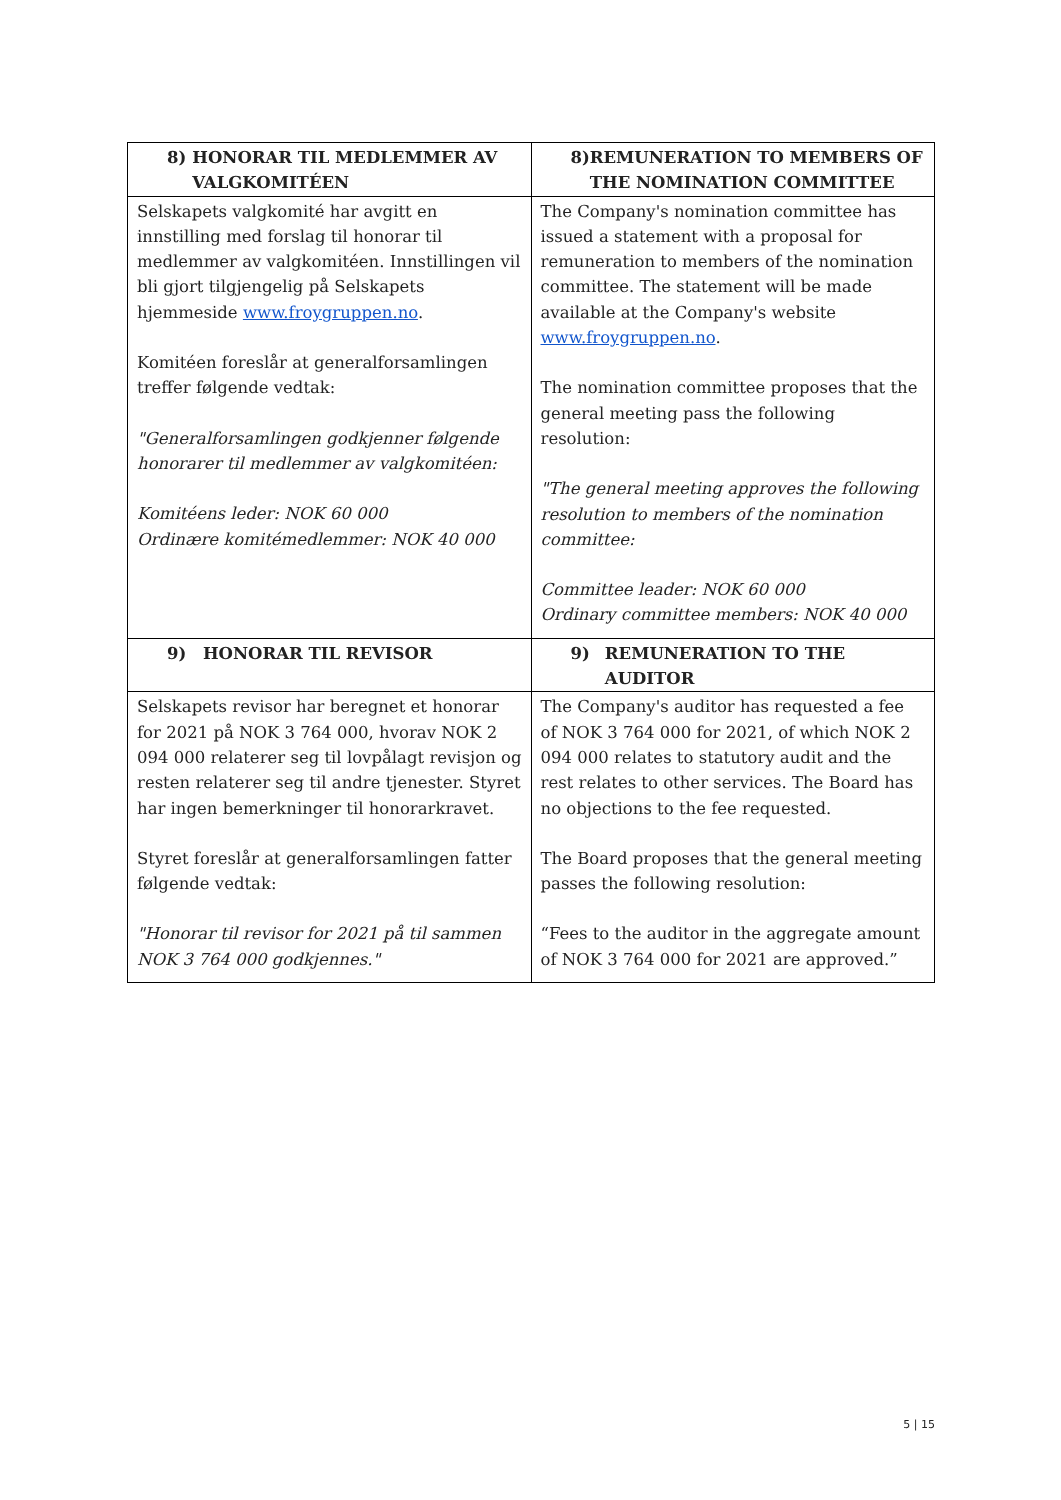| 8) HONORAR TIL MEDLEMMER AV VALGKOMITÉEN | 8) REMUNERATION TO MEMBERS OF THE NOMINATION COMMITTEE |
| --- | --- |
| Selskapets valgkomité har avgitt en innstilling med forslag til honorar til medlemmer av valgkomitéen. Innstillingen vil bli gjort tilgjengelig på Selskapets hjemmeside www.froygruppen.no . Komitéen foreslår at generalforsamlingen treffer følgende vedtak: "Generalforsamlingen godkjenner følgende honorarer til medlemmer av valgkomitéen: Komitéens leder: NOK 60 000 Ordinære komitémedlemmer: NOK 40 000 | The Company's nomination committee has issued a statement with a proposal for remuneration to members of the nomination committee. The statement will be made available at the Company's website www.froygruppen.no . The nomination committee proposes that the general meeting pass the following resolution: "The general meeting approves the following resolution to members of the nomination committee: Committee leader: NOK 60 000 Ordinary committee members: NOK 40 000 |
| 9) HONORAR TIL REVISOR | 9) REMUNERATION TO THE AUDITOR |
| Selskapets revisor har beregnet et honorar for 2021 på NOK 3 764 000, hvorav NOK 2 094 000 relaterer seg til lovpålagt revisjon og resten relaterer seg til andre tjenester. Styret har ingen bemerkninger til honorarkravet. Styret foreslår at generalforsamlingen fatter følgende vedtak: "Honorar til revisor for 2021 på til sammen NOK 3 764 000 godkjennes." | The Company's auditor has requested a fee of NOK 3 764 000 for 2021, of which NOK 2 094 000 relates to statutory audit and the rest relates to other services. The Board has no objections to the fee requested. The Board proposes that the general meeting passes the following resolution: “Fees to the auditor in the aggregate amount of NOK 3 764 000 for 2021 are approved.” |
5 | 15